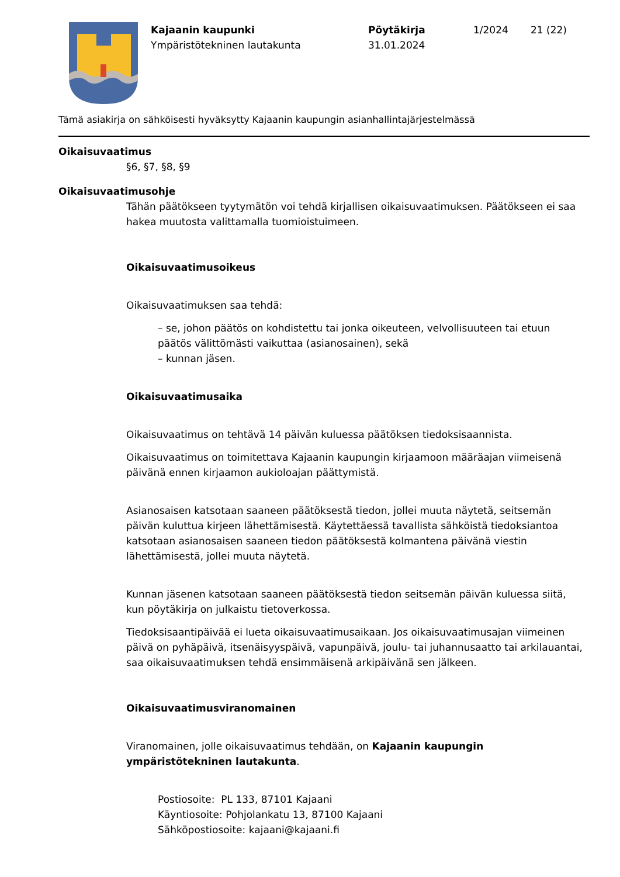Kajaanin kaupunki
Ympäristötekninen lautakunta
Pöytäkirja
31.01.2024
1/2024 21 (22)
Tämä asiakirja on sähköisesti hyväksytty Kajaanin kaupungin asianhallintajärjestelmässä
Oikaisuvaatimus
§6, §7, §8, §9
Oikaisuvaatimusohje
Tähän päätökseen tyytymätön voi tehdä kirjallisen oikaisuvaatimuksen. Päätökseen ei saa hakea muutosta valittamalla tuomioistuimeen.
Oikaisuvaatimusoikeus
Oikaisuvaatimuksen saa tehdä:
– se, johon päätös on kohdistettu tai jonka oikeuteen, velvollisuuteen tai etuun päätös välittömästi vaikuttaa (asianosainen), sekä
– kunnan jäsen.
Oikaisuvaatimusaika
Oikaisuvaatimus on tehtävä 14 päivän kuluessa päätöksen tiedoksisaannista.
Oikaisuvaatimus on toimitettava Kajaanin kaupungin kirjaamoon määräajan viimeisenä päivänä ennen kirjaamon aukioloajan päättymistä.
Asianosaisen katsotaan saaneen päätöksestä tiedon, jollei muuta näytetä, seitsemän päivän kuluttua kirjeen lähettämisestä. Käytettäessä tavallista sähköistä tiedoksiantoa katsotaan asianosaisen saaneen tiedon päätöksestä kolmantena päivänä viestin lähettämisestä, jollei muuta näytetä.
Kunnan jäsenen katsotaan saaneen päätöksestä tiedon seitsemän päivän kuluessa siitä, kun pöytäkirja on julkaistu tietoverkossa.
Tiedoksisaantipäivää ei lueta oikaisuvaatimusaikaan. Jos oikaisuvaatimusajan viimeinen päivä on pyhäpäivä, itsenäisyyspäivä, vapunpäivä, joulu- tai juhannusaatto tai arkilauantai, saa oikaisuvaatimuksen tehdä ensimmäisenä arkipäivänä sen jälkeen.
Oikaisuvaatimusviranomainen
Viranomainen, jolle oikaisuvaatimus tehdään, on Kajaanin kaupungin ympäristötekninen lautakunta.
Postiosoite: PL 133, 87101 Kajaani
Käyntiosoite: Pohjolankatu 13, 87100 Kajaani
Sähköpostiosoite: kajaani@kajaani.fi